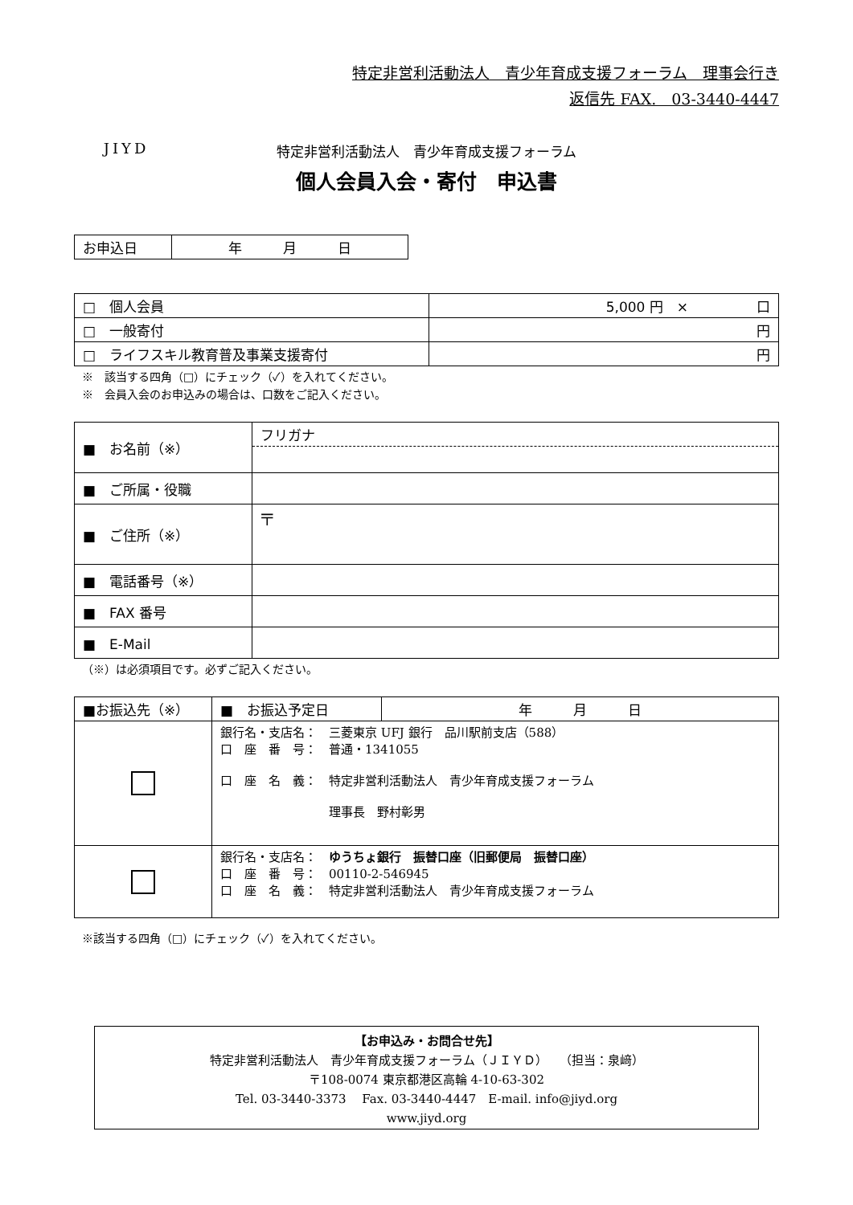JIYD
特定非営利活動法人　青少年育成支援フォーラム　理事会行き
返信先 FAX.　03-3440-4447
特定非営利活動法人　青少年育成支援フォーラム
個人会員入会・寄付　申込書
| お申込日 | 年 月 日 |
| □ 個人会員 | 5,000 円 × 口 |
| □ 一般寄付 | 円 |
| □ ライフスキル教育普及事業支援寄付 | 円 |
※　該当する四角（□）にチェック（✓）を入れてください。
※　会員入会のお申込みの場合は、口数をご記入ください。
| ■ お名前（※） | フリガナ |
| ■ ご所属・役職 | |
| ■ ご住所（※） | 〒 |
| ■ 電話番号（※） | |
| ■ FAX 番号 | |
| ■ E-Mail | |
（※）は必須項目です。必ずご記入ください。
| ■お振込先（※） | ■ お振込予定日 | 年 月 日 |
| --- | --- | --- |
| | 銀行名・支店名： 三菱東京 UFJ 銀行 品川駅前支店（588） 口 座 番 号： 普通・1341055 口 座 名 義： 特定非営利活動法人 青少年育成支援フォーラム 理事長 野村彰男 | |
| | 銀行名・支店名： ゆうちょ銀行 振替口座（旧郵便局 振替口座） 口 座 番 号： 00110-2-546945 口 座 名 義： 特定非営利活動法人 青少年育成支援フォーラム | |
※該当する四角（□）にチェック（✓）を入れてください。
【お申込み・お問合せ先】
特定非営利活動法人　青少年育成支援フォーラム（ＪＩＹＤ）　（担当：泉﨑）
〒108-0074 東京都港区高輪 4-10-63-302
Tel. 03-3440-3373　 Fax. 03-3440-4447　E-mail. info@jiyd.org
www.jiyd.org